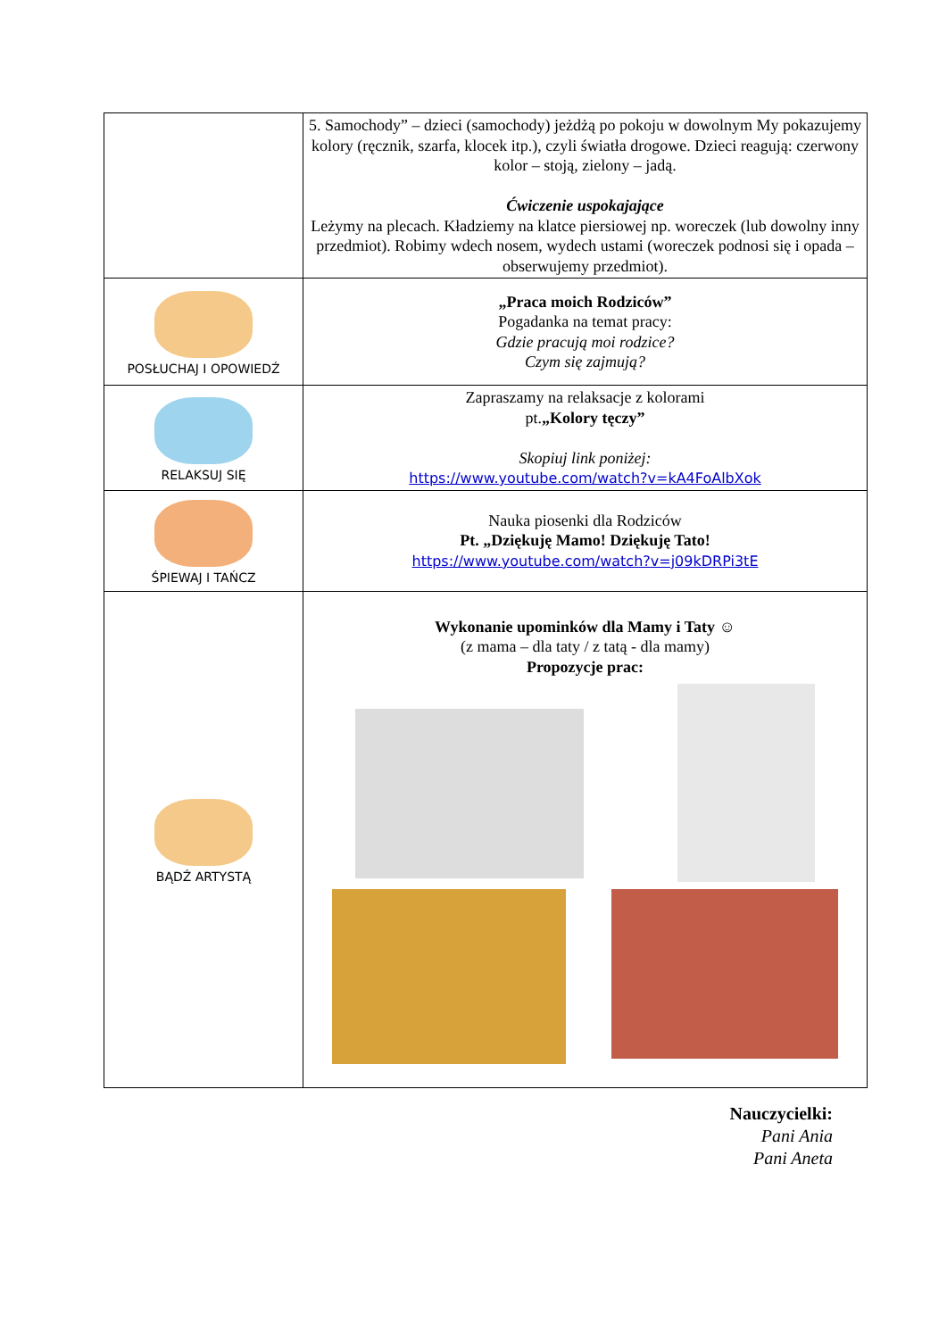| | 5. Samochody” – dzieci (samochody) jeżdżą po pokoju w dowolnym My pokazujemy kolory (ręcznik, szarfa, klocek itp.), czyli światła drogowe. Dzieci reagują: czerwony kolor – stoją, zielony – jadą. Ćwiczenie uspokajające Leżymy na plecach. Kładziemy na klatce piersiowej np. woreczek (lub dowolny inny przedmiot). Robimy wdech nosem, wydech ustami (woreczek podnosi się i opada – obserwujemy przedmiot). |
| POSŁUCHAJ I OPOWIEDŹ | „Praca moich Rodziców” Pogadanka na temat pracy: Gdzie pracują moi rodzice? Czym się zajmują? |
| RELAKSUJ SIĘ | Zapraszamy na relaksacje z kolorami pt. „Kolory tęczy” Skopiuj link poniżej: https://www.youtube.com/watch?v=kA4FoAlbXok |
| ŚPIEWAJ I TAŃCZ | Nauka piosenki dla Rodziców Pt. „Dziękuję Mamo! Dziękuję Tato! https://www.youtube.com/watch?v=j09kDRPi3tE |
| BĄDŹ ARTYSTĄ | Wykonanie upominków dla Mamy i Taty ☺ (z mama – dla taty / z tatą - dla mamy) Propozycje prac: |
Nauczycielki:
Pani Ania
Pani Aneta